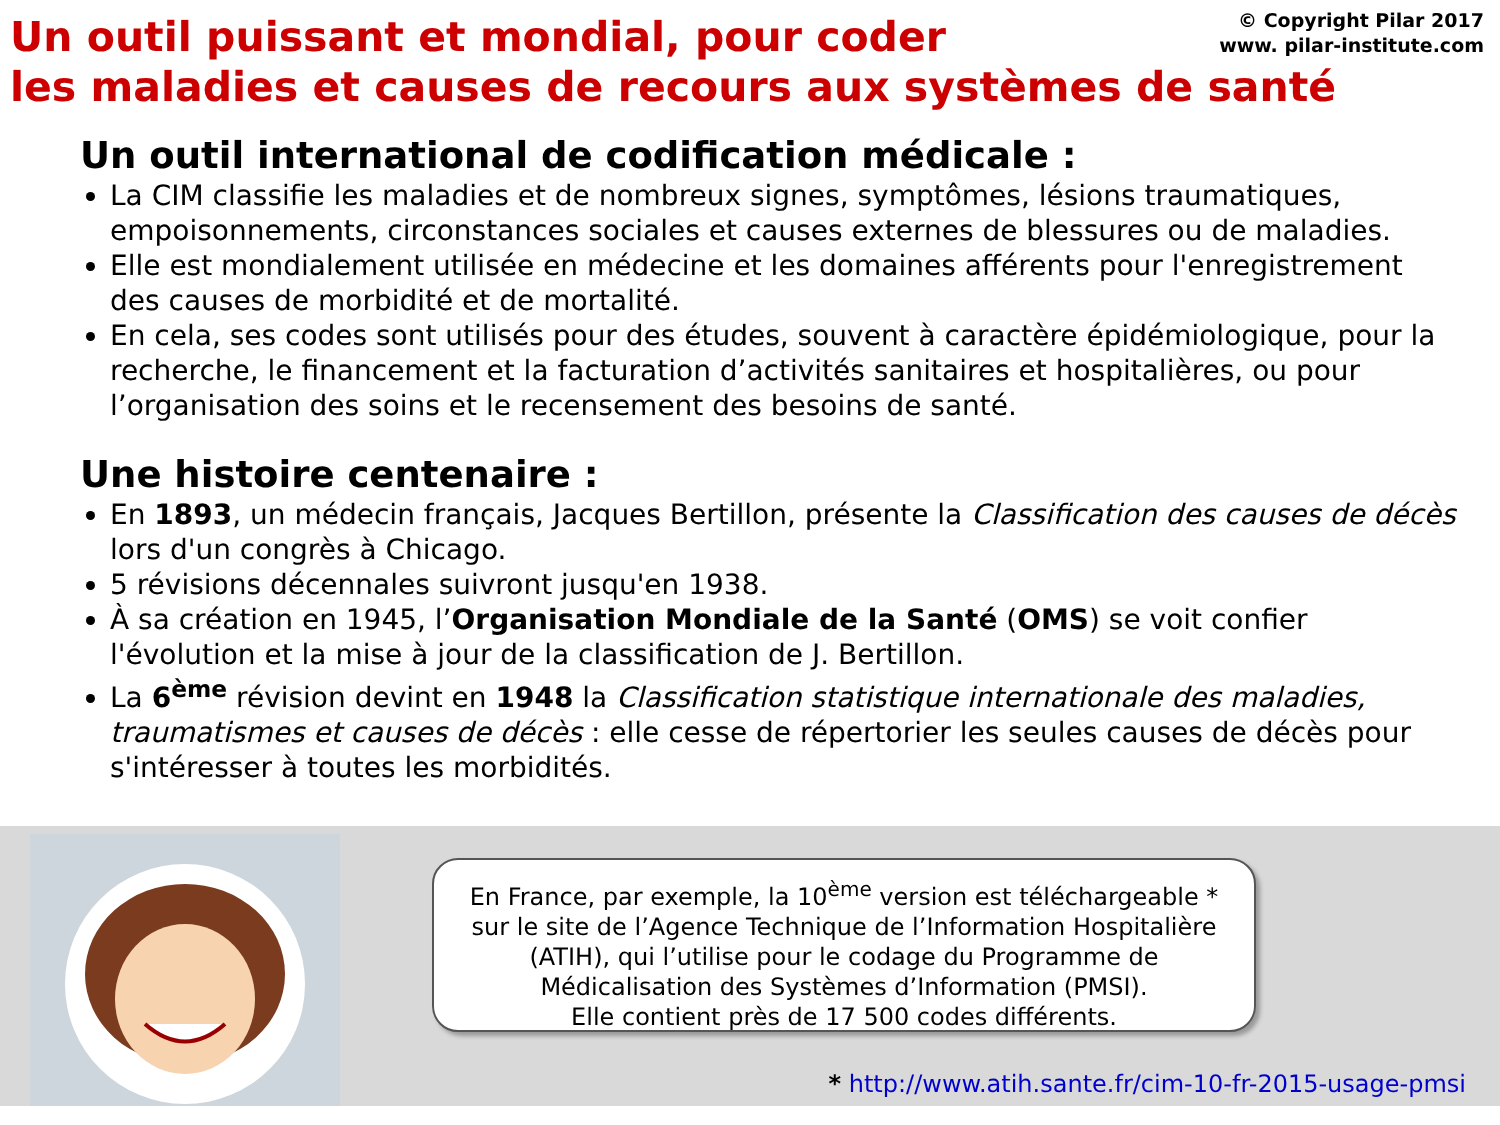© Copyright Pilar 2017
www. pilar-institute.com
Un outil puissant et mondial, pour coder
les maladies et causes de recours aux systèmes de santé
Un outil international de codification médicale :
La CIM classifie les maladies et de nombreux signes, symptômes, lésions traumatiques, empoisonnements, circonstances sociales et causes externes de blessures ou de maladies.
Elle est mondialement utilisée en médecine et les domaines afférents pour l'enregistrement des causes de morbidité et de mortalité.
En cela, ses codes sont utilisés pour des études, souvent à caractère épidémiologique, pour la recherche, le financement et la facturation d’activités sanitaires et hospitalières, ou pour l’organisation des soins et le recensement des besoins de santé.
Une histoire centenaire :
En 1893, un médecin français, Jacques Bertillon, présente la Classification des causes de décès lors d'un congrès à Chicago.
5 révisions décennales suivront jusqu'en 1938.
À sa création en 1945, l’Organisation Mondiale de la Santé (OMS) se voit confier l'évolution et la mise à jour de la classification de J. Bertillon.
La 6<sup>ème</sup> révision devint en 1948 la Classification statistique internationale des maladies, traumatismes et causes de décès : elle cesse de répertorier les seules causes de décès pour s'intéresser à toutes les morbidités.
En France, par exemple, la 10<sup>ème</sup> version est téléchargeable *
sur le site de l’Agence Technique de l’Information Hospitalière
(ATIH), qui l’utilise pour le codage du Programme de
Médicalisation des Systèmes d’Information (PMSI).
Elle contient près de 17 500 codes différents.
* http://www.atih.sante.fr/cim-10-fr-2015-usage-pmsi